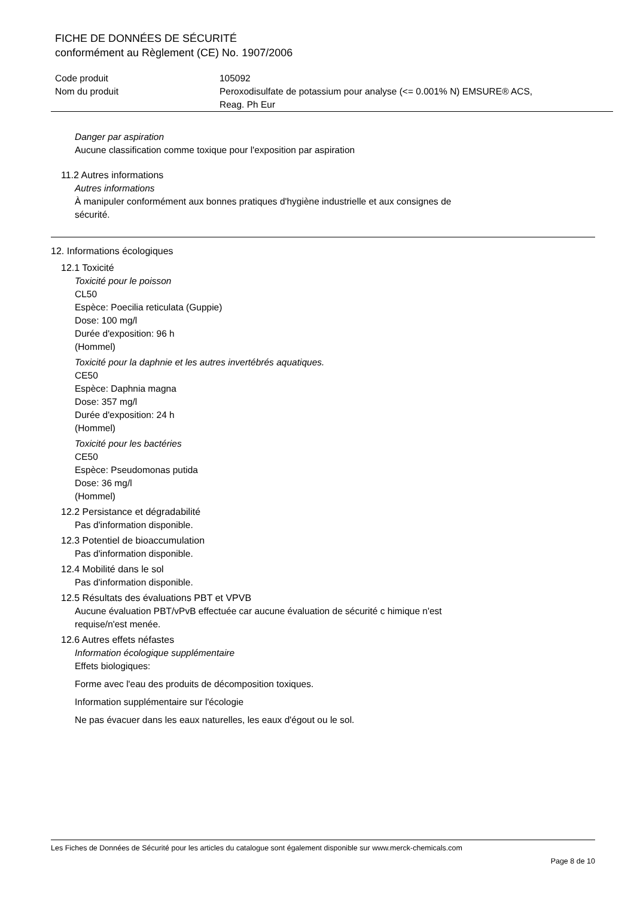FICHE DE DONNÉES DE SÉCURITÉ
conformément au Règlement (CE) No. 1907/2006
Code produit 105092
Nom du produit Peroxodisulfate de potassium pour analyse (<= 0.001% N) EMSURE® ACS,
Reag. Ph Eur
Danger par aspiration
Aucune classification comme toxique pour l'exposition par aspiration
11.2 Autres informations
Autres informations
À manipuler conformément aux bonnes pratiques d'hygiène industrielle et aux consignes de
sécurité.
12. Informations écologiques
12.1 Toxicité
Toxicité pour le poisson
CL50
Espèce: Poecilia reticulata (Guppie)
Dose: 100 mg/l
Durée d'exposition: 96 h
(Hommel)
Toxicité pour la daphnie et les autres invertébrés aquatiques.
CE50
Espèce: Daphnia magna
Dose: 357 mg/l
Durée d'exposition: 24 h
(Hommel)
Toxicité pour les bactéries
CE50
Espèce: Pseudomonas putida
Dose: 36 mg/l
(Hommel)
12.2 Persistance et dégradabilité
Pas d'information disponible.
12.3 Potentiel de bioaccumulation
Pas d'information disponible.
12.4 Mobilité dans le sol
Pas d'information disponible.
12.5 Résultats des évaluations PBT et VPVB
Aucune évaluation PBT/vPvB effectuée car aucune évaluation de sécurité c himique n'est
requise/n'est menée.
12.6 Autres effets néfastes
Information écologique supplémentaire
Effets biologiques:
Forme avec l'eau des produits de décomposition toxiques.
Information supplémentaire sur l'écologie
Ne pas évacuer dans les eaux naturelles, les eaux d'égout ou le sol.
Les Fiches de Données de Sécurité pour les articles du catalogue sont également disponible sur www.merck-chemicals.com
Page 8 de 10